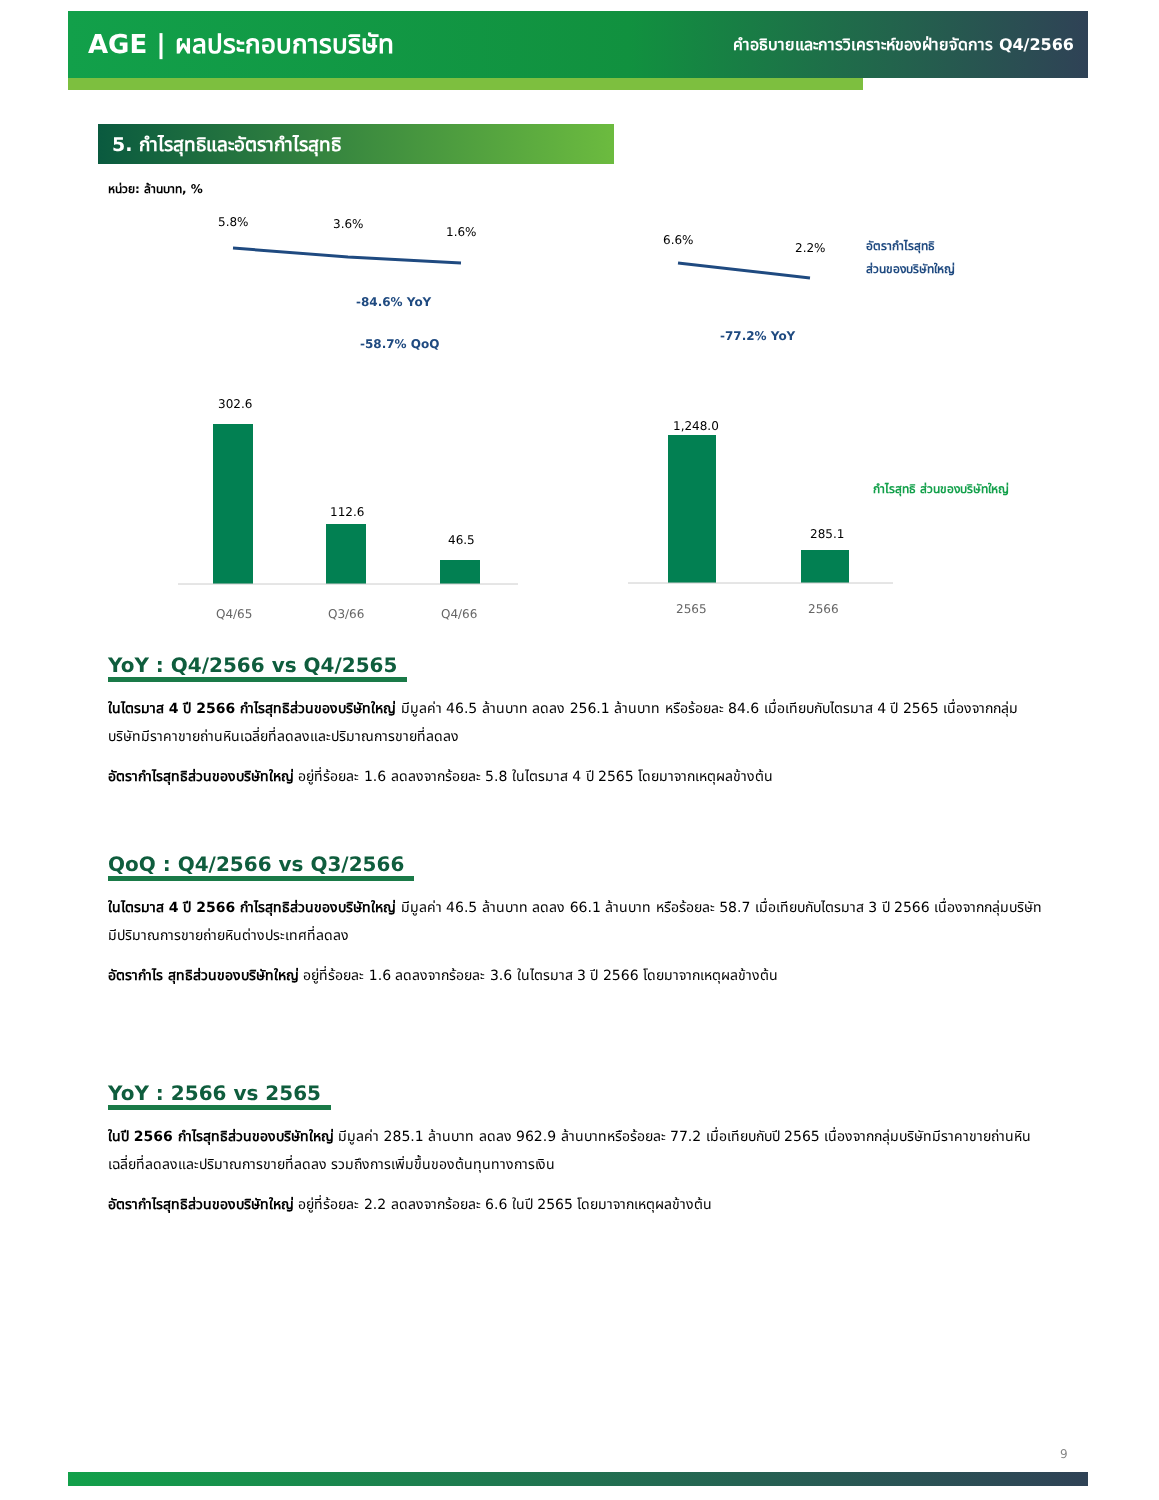AGE | ผลประกอบการบริษัท
คำอธิบายและการวิเคราะห์ของฝ่ายจัดการ Q4/2566
5. กำไรสุทธิและอัตรากำไรสุทธิ
หน่วย: ล้านบาท, %
5.8%
3.6%
1.6%
-84.6% YoY
-58.7% QoQ
302.6
112.6
46.5
Q4/65
Q3/66
Q4/66
6.6%
2.2%
อัตรากำไรสุทธิ
ส่วนของบริษัทใหญ่
-77.2% YoY
1,248.0
285.1
กำไรสุทธิ ส่วนของบริษัทใหญ่
2565
2566
YoY : Q4/2566 vs Q4/2565
ในไตรมาส 4 ปี 2566 กำไรสุทธิส่วนของบริษัทใหญ่ มีมูลค่า 46.5 ล้านบาท ลดลง 256.1 ล้านบาท หรือร้อยละ 84.6 เมื่อเทียบกับไตรมาส 4 ปี 2565 เนื่องจากกลุ่มบริษัทมีราคาขายถ่านหินเฉลี่ยที่ลดลงและปริมาณการขายที่ลดลง
อัตรากำไรสุทธิส่วนของบริษัทใหญ่ อยู่ที่ร้อยละ 1.6 ลดลงจากร้อยละ 5.8 ในไตรมาส 4 ปี 2565 โดยมาจากเหตุผลข้างต้น
QoQ : Q4/2566 vs Q3/2566
ในไตรมาส 4 ปี 2566 กำไรสุทธิส่วนของบริษัทใหญ่ มีมูลค่า 46.5 ล้านบาท ลดลง 66.1 ล้านบาท หรือร้อยละ 58.7 เมื่อเทียบกับไตรมาส 3 ปี 2566 เนื่องจากกลุ่มบริษัทมีปริมาณการขายถ่ายหินต่างประเทศที่ลดลง
อัตรากำไร สุทธิส่วนของบริษัทใหญ่ อยู่ที่ร้อยละ 1.6 ลดลงจากร้อยละ 3.6 ในไตรมาส 3 ปี 2566 โดยมาจากเหตุผลข้างต้น
YoY : 2566 vs 2565
ในปี 2566 กำไรสุทธิส่วนของบริษัทใหญ่ มีมูลค่า 285.1 ล้านบาท ลดลง 962.9 ล้านบาทหรือร้อยละ 77.2 เมื่อเทียบกับปี 2565 เนื่องจากกลุ่มบริษัทมีราคาขายถ่านหินเฉลี่ยที่ลดลงและปริมาณการขายที่ลดลง รวมถึงการเพิ่มขึ้นของต้นทุนทางการเงิน
อัตรากำไรสุทธิส่วนของบริษัทใหญ่ อยู่ที่ร้อยละ 2.2 ลดลงจากร้อยละ 6.6 ในปี 2565 โดยมาจากเหตุผลข้างต้น
9